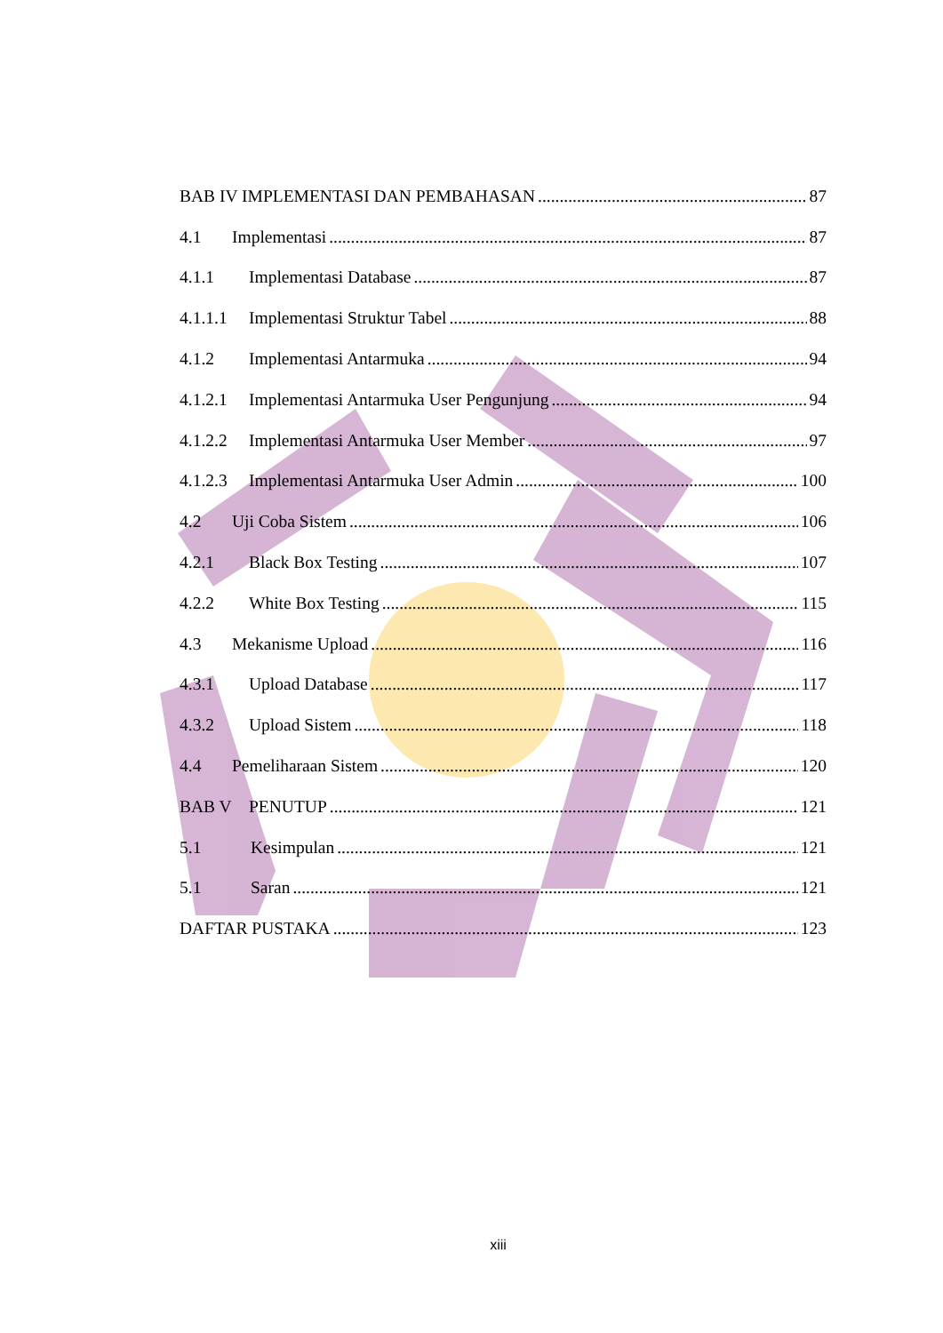BAB IV IMPLEMENTASI DAN PEMBAHASAN 87
4.1 Implementasi 87
4.1.1 Implementasi Database 87
4.1.1.1 Implementasi Struktur Tabel 88
4.1.2 Implementasi Antarmuka 94
4.1.2.1 Implementasi Antarmuka User Pengunjung 94
4.1.2.2 Implementasi Antarmuka User Member 97
4.1.2.3 Implementasi Antarmuka User Admin 100
4.2 Uji Coba Sistem 106
4.2.1 Black Box Testing 107
4.2.2 White Box Testing 115
4.3 Mekanisme Upload 116
4.3.1 Upload Database 117
4.3.2 Upload Sistem 118
4.4 Pemeliharaan Sistem 120
BAB V PENUTUP 121
5.1 Kesimpulan 121
5.1 Saran 121
DAFTAR PUSTAKA 123
xiii